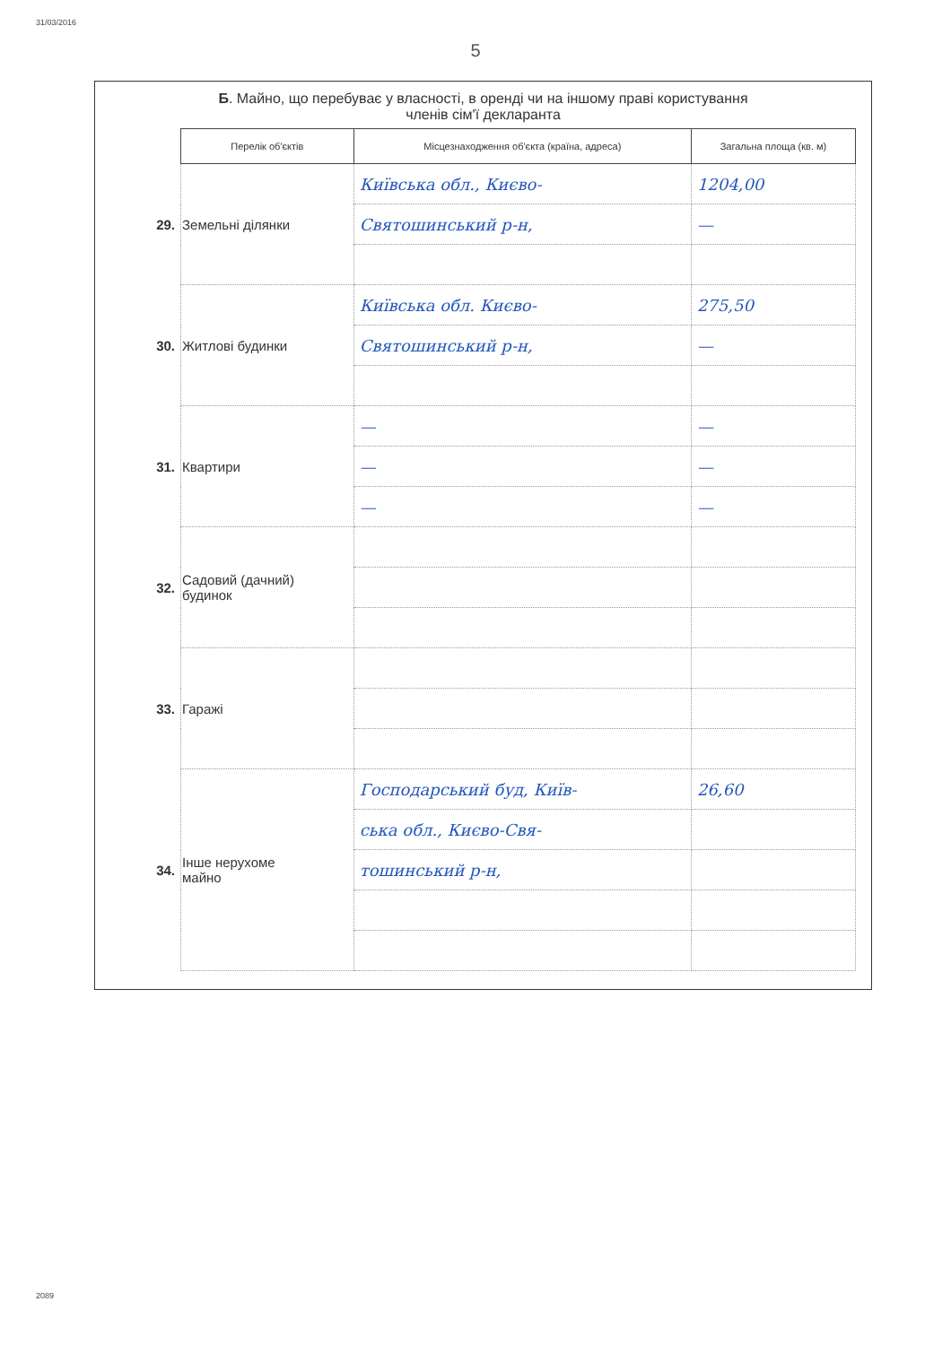31/03/2016
5
Б. Майно, що перебуває у власності, в оренді чи на іншому праві користування
членів сім'ї декларанта
| | Перелік об'єктів | Місцезнаходження об'єкта (країна, адреса) | Загальна площа (кв. м) |
| --- | --- | --- | --- |
| 29. | Земельні ділянки | Київська обл., Києво- | 1204,00 |
| | | Святошинський р-н, | — |
| 30. | Житлові будинки | Київська обл. Києво- | 275,50 |
| | | Святошинський р-н, | — |
| 31. | Квартири | — | — |
| | | — | — |
| | | — | — |
| 32. | Садовий (дачний) будинок | | |
| 33. | Гаражі | | |
| 34. | Інше нерухоме майно | Господарський буд, Київ- | 26,60 |
| | | ська обл., Києво-Свя- | |
| | | тошинський р-н, | |
2089